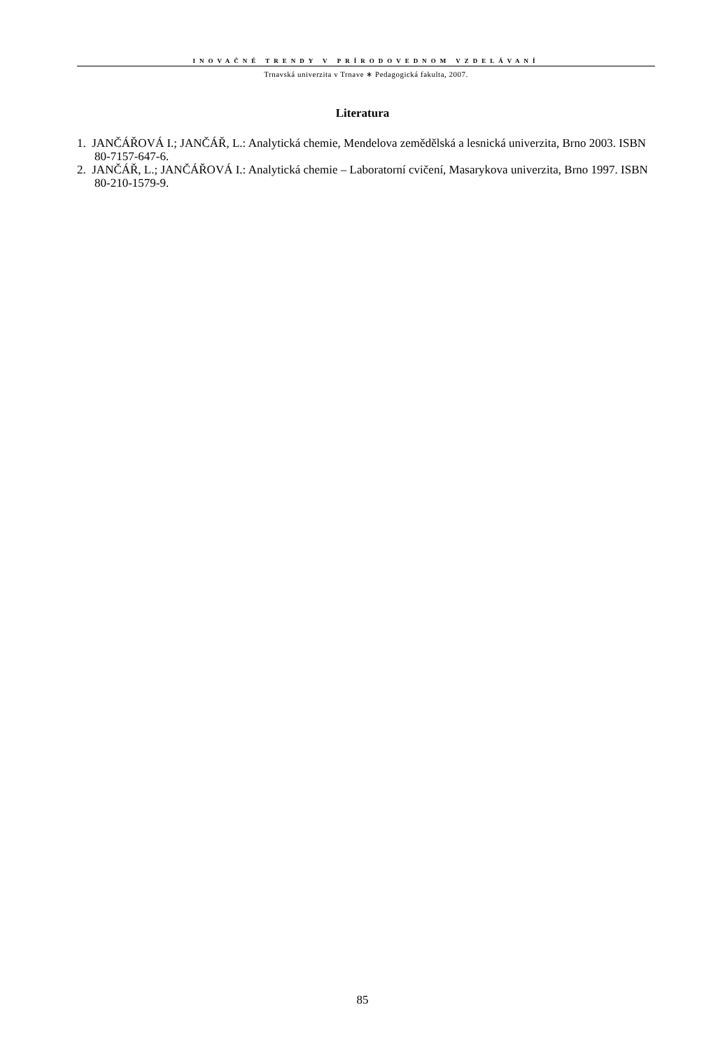INOVAČNÉ TRENDY V PRÍRODOVEDNOM VZDELÁVANÍ
Trnavská univerzita v Trnave ∗ Pedagogická fakulta, 2007.
Literatura
1. JANČÁŘOVÁ I.; JANČÁŘ, L.: Analytická chemie, Mendelova zemědělská a lesnická univerzita, Brno 2003. ISBN 80-7157-647-6.
2. JANČÁŘ, L.; JANČÁŘOVÁ I.: Analytická chemie – Laboratorní cvičení, Masarykova univerzita, Brno 1997. ISBN 80-210-1579-9.
85